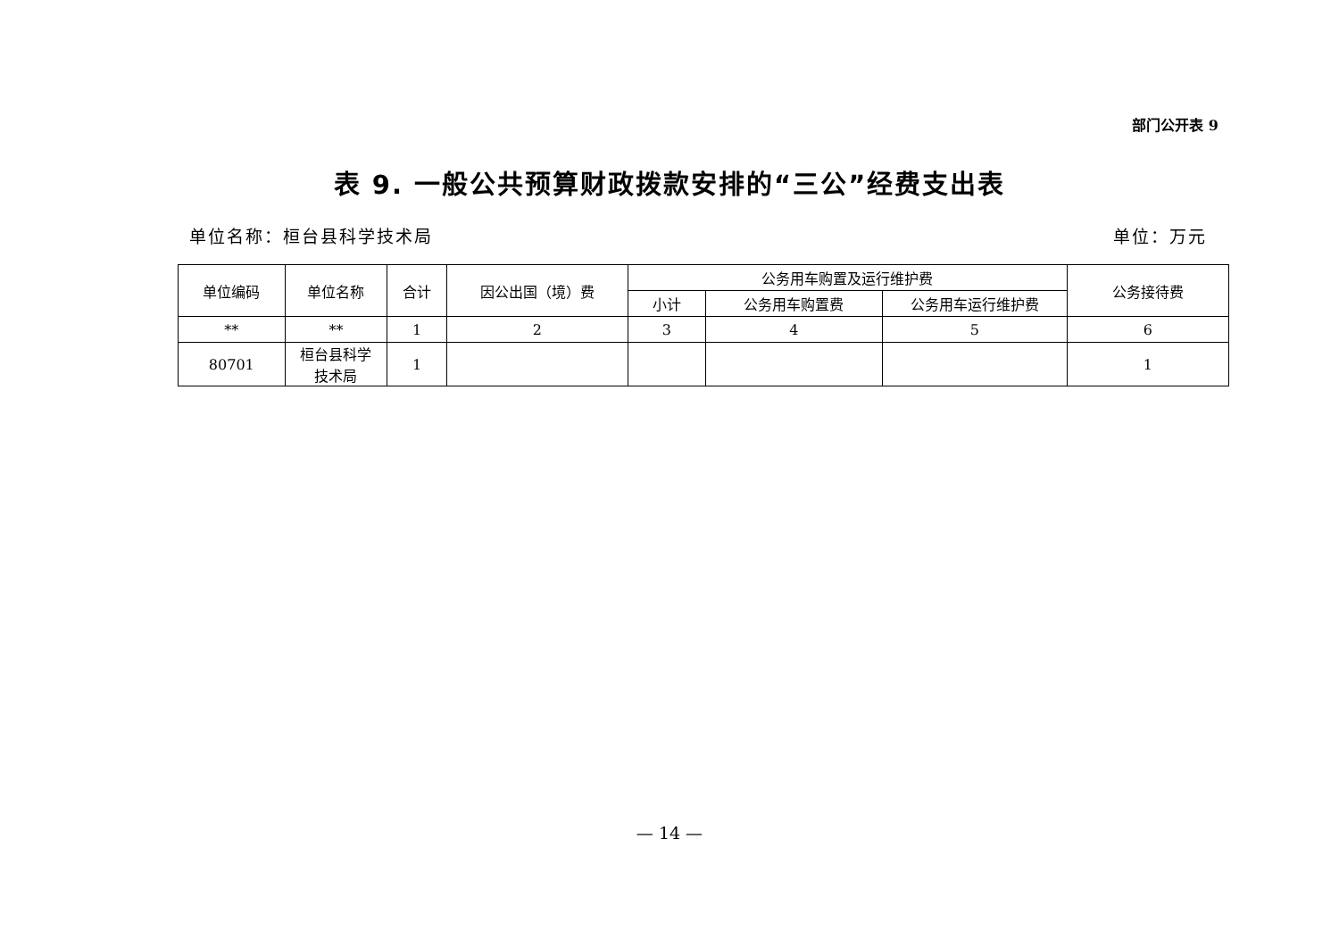部门公开表 9
表 9. 一般公共预算财政拨款安排的“三公”经费支出表
单位名称：桓台县科学技术局 单位：万元
| 单位编码 | 单位名称 | 合计 | 因公出国（境）费 | 公务用车购置及运行维护费 | | | 公务接待费 |
| --- | --- | --- | --- | --- | --- | --- | --- |
| | | | | 小计 | 公务用车购置费 | 公务用车运行维护费 | |
| ** | ** | 1 | 2 | 3 | 4 | 5 | 6 |
| 80701 | 桓台县科学 技术局 | 1 | | | | | 1 |
— 14 —